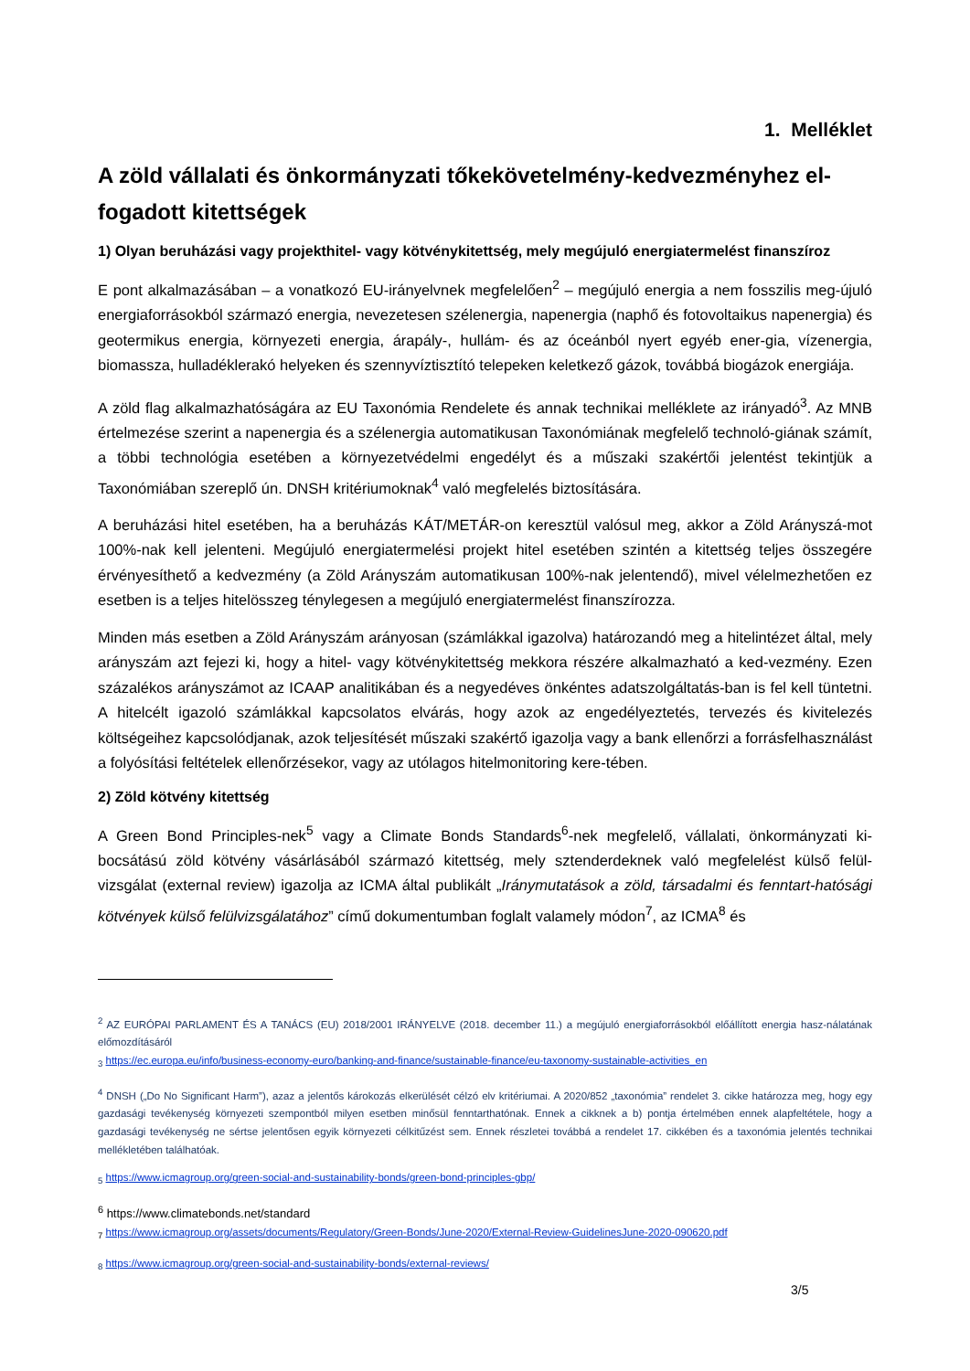1. Melléklet
A zöld vállalati és önkormányzati tőkekövetelmény-kedvezményhez el-fogadott kitettségek
1) Olyan beruházási vagy projekthitel- vagy kötvénykitettség, mely megújuló energiatermelést finanszíroz
E pont alkalmazásában – a vonatkozó EU-irányelvnek megfelelően<sup>2</sup> – megújuló energia a nem fosszilis meg-újuló energiaforrásokból származó energia, nevezetesen szélenergia, napenergia (naphő és fotovoltaikus napenergia) és geotermikus energia, környezeti energia, árapály-, hullám- és az óceánból nyert egyéb ener-gia, vízenergia, biomassza, hulladéklerakó helyeken és szennyvíztisztító telepeken keletkező gázok, továbbá biogázok energiája.
A zöld flag alkalmazhatóságára az EU Taxonómia Rendelete és annak technikai melléklete az irányadó<sup>3</sup>. Az MNB értelmezése szerint a napenergia és a szélenergia automatikusan Taxonómiának megfelelő technoló-giának számít, a többi technológia esetében a környezetvédelmi engedélyt és a műszaki szakértői jelentést tekintjük a Taxonómiában szereplő ún. DNSH kritériumoknak<sup>4</sup> való megfelelés biztosítására.
A beruházási hitel esetében, ha a beruházás KÁT/METÁR-on keresztül valósul meg, akkor a Zöld Arányszá-mot 100%-nak kell jelenteni. Megújuló energiatermelési projekt hitel esetében szintén a kitettség teljes összegére érvényesíthető a kedvezmény (a Zöld Arányszám automatikusan 100%-nak jelentendő), mivel vélelmezhetően ez esetben is a teljes hitelösszeg ténylegesen a megújuló energiatermelést finanszírozza.
Minden más esetben a Zöld Arányszám arányosan (számlákkal igazolva) határozandó meg a hitelintézet által, mely arányszám azt fejezi ki, hogy a hitel- vagy kötvénykitettség mekkora részére alkalmazható a ked-vezmény. Ezen százalékos arányszámot az ICAAP analitikában és a negyedéves önkéntes adatszolgáltatás-ban is fel kell tüntetni. A hitelcélt igazoló számlákkal kapcsolatos elvárás, hogy azok az engedélyeztetés, tervezés és kivitelezés költségeihez kapcsolódjanak, azok teljesítését műszaki szakértő igazolja vagy a bank ellenőrzi a forrásfelhasználást a folyósítási feltételek ellenőrzésekor, vagy az utólagos hitelmonitoring kere-tében.
2) Zöld kötvény kitettség
A Green Bond Principles-nek<sup>5</sup> vagy a Climate Bonds Standards<sup>6</sup>-nek megfelelő, vállalati, önkormányzati ki-bocsátású zöld kötvény vásárlásából származó kitettség, mely sztenderdeknek való megfelelést külső felül-vizsgálat (external review) igazolja az ICMA által publikált „Iránymutatások a zöld, társadalmi és fenntart-hatósági kötvények külső felülvizsgálatához” című dokumentumban foglalt valamely módon<sup>7</sup>, az ICMA<sup>8</sup> és
<sup>2</sup> AZ EURÓPAI PARLAMENT ÉS A TANÁCS (EU) 2018/2001 IRÁNYELVE (2018. december 11.) a megújuló energiaforrásokból előállított energia hasz-nálatának előmozdításáról
<sub>3</sub> https://ec.europa.eu/info/business-economy-euro/banking-and-finance/sustainable-finance/eu-taxonomy-sustainable-activities_en
<sup>4</sup> DNSH („Do No Significant Harm”), azaz a jelentős károkozás elkerülését célzó elv kritériumai. A 2020/852 „taxonómia” rendelet 3. cikke határozza meg, hogy egy gazdasági tevékenység környezeti szempontból milyen esetben minősül fenntarthatónak. Ennek a cikknek a b) pontja értelmében ennek alapfeltétele, hogy a gazdasági tevékenység ne sértse jelentősen egyik környezeti célkitűzést sem. Ennek részletei továbbá a rendelet 17. cikkében és a taxonómia jelentés technikai mellékletében találhatóak.
<sub>5</sub> https://www.icmagroup.org/green-social-and-sustainability-bonds/green-bond-principles-gbp/
<sup>6</sup> https://www.climatebonds.net/standard
<sub>7</sub> https://www.icmagroup.org/assets/documents/Regulatory/Green-Bonds/June-2020/External-Review-GuidelinesJune-2020-090620.pdf
<sub>8</sub> https://www.icmagroup.org/green-social-and-sustainability-bonds/external-reviews/
3/5